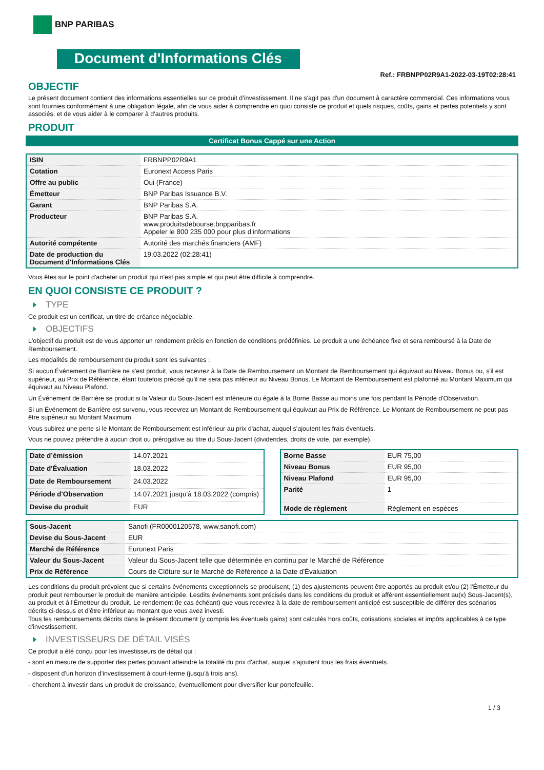BNP PARIBAS
Document d'Informations Clés
Ref.: FRBNPP02R9A1-2022-03-19T02:28:41
OBJECTIF
Le présent document contient des informations essentielles sur ce produit d'investissement. Il ne s'agit pas d'un document à caractère commercial. Ces informations vous sont fournies conformément à une obligation légale, afin de vous aider à comprendre en quoi consiste ce produit et quels risques, coûts, gains et pertes potentiels y sont associés, et de vous aider à le comparer à d'autres produits.
PRODUIT
Certificat Bonus Cappé sur une Action
| ISIN | FRBNPP02R9A1 |
| Cotation | Euronext Access Paris |
| Offre au public | Oui (France) |
| Émetteur | BNP Paribas Issuance B.V. |
| Garant | BNP Paribas S.A. |
| Producteur | BNP Paribas S.A. www.produitsdebourse.bnpparibas.fr Appeler le 800 235 000 pour plus d'informations |
| Autorité compétente | Autorité des marchés financiers (AMF) |
| Date de production du Document d'Informations Clés | 19.03.2022 (02:28:41) |
Vous êtes sur le point d'acheter un produit qui n'est pas simple et qui peut être difficile à comprendre.
EN QUOI CONSISTE CE PRODUIT ?
TYPE
Ce produit est un certificat, un titre de créance négociable.
OBJECTIFS
L'objectif du produit est de vous apporter un rendement précis en fonction de conditions prédéfinies. Le produit a une échéance fixe et sera remboursé à la Date de Remboursement.
Les modalités de remboursement du produit sont les suivantes :
Si aucun Événement de Barrière ne s'est produit, vous recevrez à la Date de Remboursement un Montant de Remboursement qui équivaut au Niveau Bonus ou, s'il est supérieur, au Prix de Référence, étant toutefois précisé qu'il ne sera pas inférieur au Niveau Bonus. Le Montant de Remboursement est plafonné au Montant Maximum qui équivaut au Niveau Plafond.
Un Événement de Barrière se produit si la Valeur du Sous-Jacent est inférieure ou égale à la Borne Basse au moins une fois pendant la Période d'Observation.
Si un Événement de Barrière est survenu, vous recevrez un Montant de Remboursement qui équivaut au Prix de Référence. Le Montant de Remboursement ne peut pas être supérieur au Montant Maximum.
Vous subirez une perte si le Montant de Remboursement est inférieur au prix d'achat, auquel s'ajoutent les frais éventuels.
Vous ne pouvez prétendre à aucun droit ou prérogative au titre du Sous-Jacent (dividendes, droits de vote, par exemple).
| Date d’émission | 14.07.2021 |
| Date d'Évaluation | 18.03.2022 |
| Date de Remboursement | 24.03.2022 |
| Période d'Observation | 14.07.2021 jusqu'à 18.03.2022 (compris) |
| Devise du produit | EUR |
| Borne Basse | EUR 75,00 |
| Niveau Bonus | EUR 95,00 |
| Niveau Plafond | EUR 95,00 |
| Parité | 1 |
| Mode de règlement | Règlement en espèces |
| Sous-Jacent | Sanofi (FR0000120578, www.sanofi.com) |
| Devise du Sous-Jacent | EUR |
| Marché de Référence | Euronext Paris |
| Valeur du Sous-Jacent | Valeur du Sous-Jacent telle que déterminée en continu par le Marché de Référence |
| Prix de Référence | Cours de Clôture sur le Marché de Référence à la Date d'Évaluation |
Les conditions du produit prévoient que si certains événements exceptionnels se produisent, (1) des ajustements peuvent être apportés au produit et/ou (2) l'Émetteur du produit peut rembourser le produit de manière anticipée. Lesdits événements sont précisés dans les conditions du produit et afférent essentiellement au(x) Sous-Jacent(s), au produit et à l'Émetteur du produit. Le rendement (le cas échéant) que vous recevrez à la date de remboursement anticipé est susceptible de différer des scénarios décrits ci-dessus et d’être inférieur au montant que vous avez investi.
Tous les remboursements décrits dans le présent document (y compris les éventuels gains) sont calculés hors coûts, cotisations sociales et impôts applicables à ce type d'investissement.
INVESTISSEURS DE DÉTAIL VISÉS
Ce produit a été conçu pour les investisseurs de détail qui :
- sont en mesure de supporter des pertes pouvant atteindre la totalité du prix d'achat, auquel s'ajoutent tous les frais éventuels.
- disposent d'un horizon d'investissement à court-terme (jusqu'à trois ans).
- cherchent à investir dans un produit de croissance, éventuellement pour diversifier leur portefeuille.
1 / 3